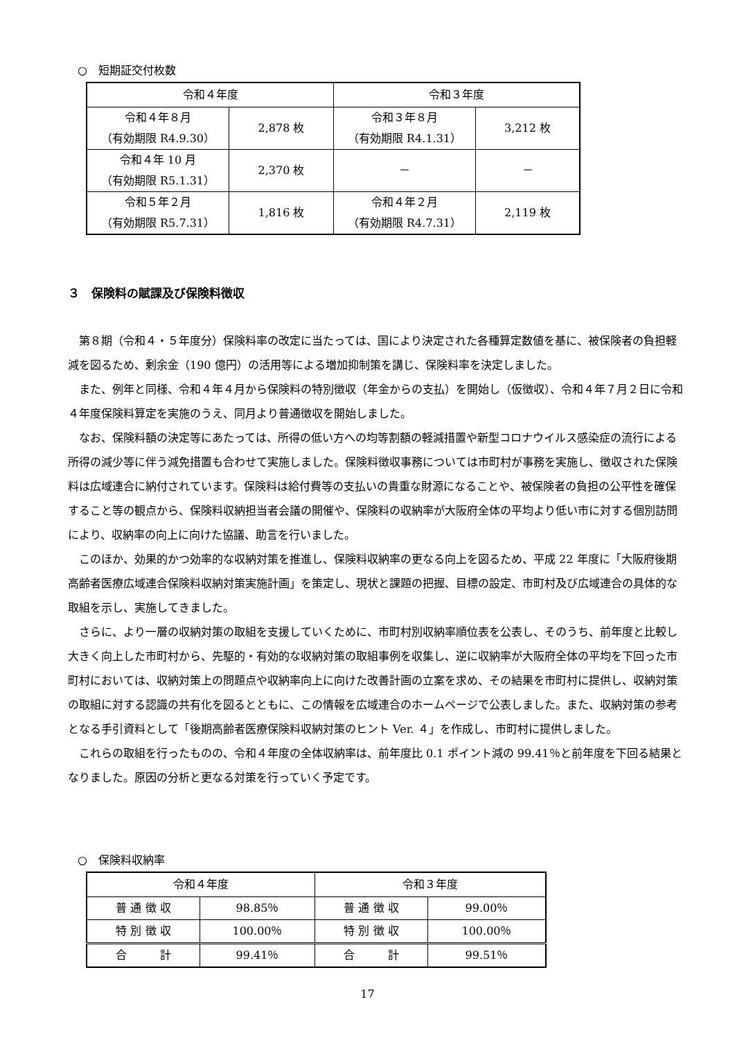○　短期証交付枚数
| 令和４年度 | | 令和３年度 | |
| 令和４年８月 （有効期限 R4.9.30） | 2,878 枚 | 令和３年８月 （有効期限 R4.1.31） | 3,212 枚 |
| 令和４年 10 月 （有効期限 R5.1.31） | 2,370 枚 | － | － |
| 令和５年２月 （有効期限 R5.7.31） | 1,816 枚 | 令和４年２月 （有効期限 R4.7.31） | 2,119 枚 |
３　保険料の賦課及び保険料徴収
第８期（令和４・５年度分）保険料率の改定に当たっては、国により決定された各種算定数値を基に、被保険者の負担軽減を図るため、剰余金（190 億円）の活用等による増加抑制策を講じ、保険料率を決定しました。
また、例年と同様、令和４年４月から保険料の特別徴収（年金からの支払）を開始し（仮徴収）、令和４年７月２日に令和４年度保険料算定を実施のうえ、同月より普通徴収を開始しました。
なお、保険料額の決定等にあたっては、所得の低い方への均等割額の軽減措置や新型コロナウイルス感染症の流行による所得の減少等に伴う減免措置も合わせて実施しました。保険料徴収事務については市町村が事務を実施し、徴収された保険料は広域連合に納付されています。保険料は給付費等の支払いの貴重な財源になることや、被保険者の負担の公平性を確保すること等の観点から、保険料収納担当者会議の開催や、保険料の収納率が大阪府全体の平均より低い市に対する個別訪問により、収納率の向上に向けた協議、助言を行いました。
このほか、効果的かつ効率的な収納対策を推進し、保険料収納率の更なる向上を図るため、平成 22 年度に「大阪府後期高齢者医療広域連合保険料収納対策実施計画」を策定し、現状と課題の把握、目標の設定、市町村及び広域連合の具体的な取組を示し、実施してきました。
さらに、より一層の収納対策の取組を支援していくために、市町村別収納率順位表を公表し、そのうち、前年度と比較し大きく向上した市町村から、先駆的・有効的な収納対策の取組事例を収集し、逆に収納率が大阪府全体の平均を下回った市町村においては、収納対策上の問題点や収納率向上に向けた改善計画の立案を求め、その結果を市町村に提供し、収納対策の取組に対する認識の共有化を図るとともに、この情報を広域連合のホームページで公表しました。また、収納対策の参考となる手引資料として「後期高齢者医療保険料収納対策のヒント Ver. ４」を作成し、市町村に提供しました。
これらの取組を行ったものの、令和４年度の全体収納率は、前年度比 0.1 ポイント減の 99.41％と前年度を下回る結果となりました。原因の分析と更なる対策を行っていく予定です。
○　保険料収納率
| 令和４年度 | | 令和３年度 | |
| 普 通 徴 収 | 98.85％ | 普 通 徴 収 | 99.00％ |
| 特 別 徴 収 | 100.00％ | 特 別 徴 収 | 100.00％ |
| 合 計 | 99.41％ | 合 計 | 99.51％ |
17